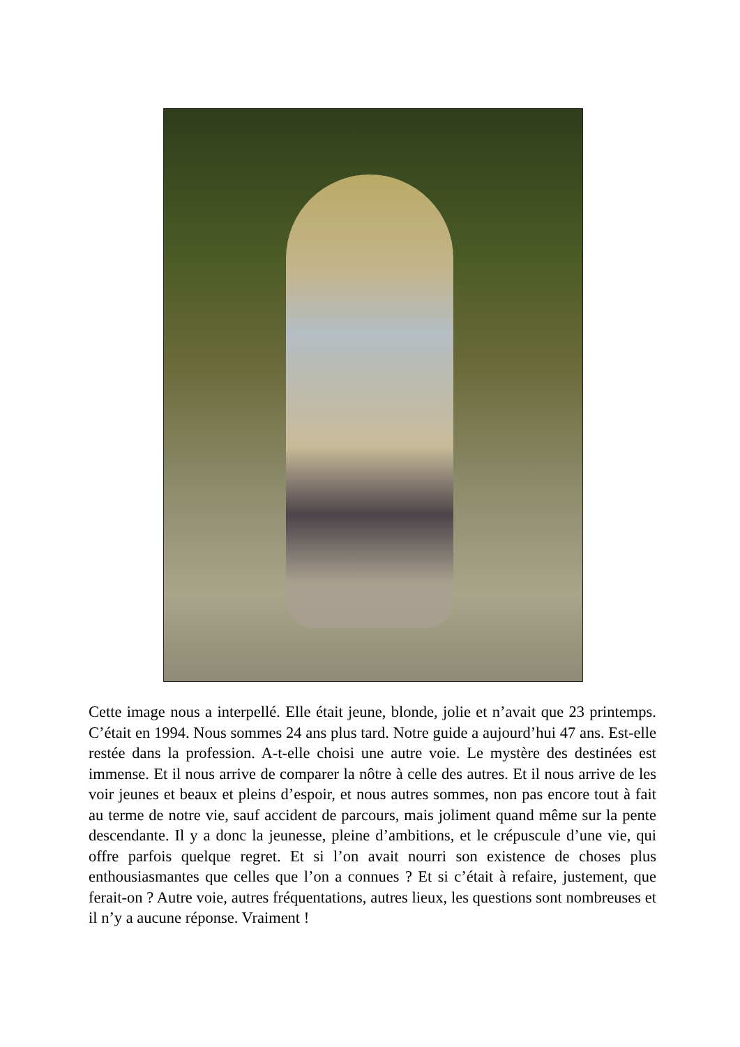Cette image nous a interpellé. Elle était jeune, blonde, jolie et n’avait que 23 printemps. C’était en 1994. Nous sommes 24 ans plus tard. Notre guide a aujourd’hui 47 ans. Est-elle restée dans la profession. A-t-elle choisi une autre voie. Le mystère des destinées est immense. Et il nous arrive de comparer la nôtre à celle des autres. Et il nous arrive de les voir jeunes et beaux et pleins d’espoir, et nous autres sommes, non pas encore tout à fait au terme de notre vie, sauf accident de parcours, mais joliment quand même sur la pente descendante. Il y a donc la jeunesse, pleine d’ambitions, et le crépuscule d’une vie, qui offre parfois quelque regret. Et si l’on avait nourri son existence de choses plus enthousiasmantes que celles que l’on a connues ? Et si c’était à refaire, justement, que ferait-on ? Autre voie, autres fréquentations, autres lieux, les questions sont nombreuses et il n’y a aucune réponse. Vraiment !